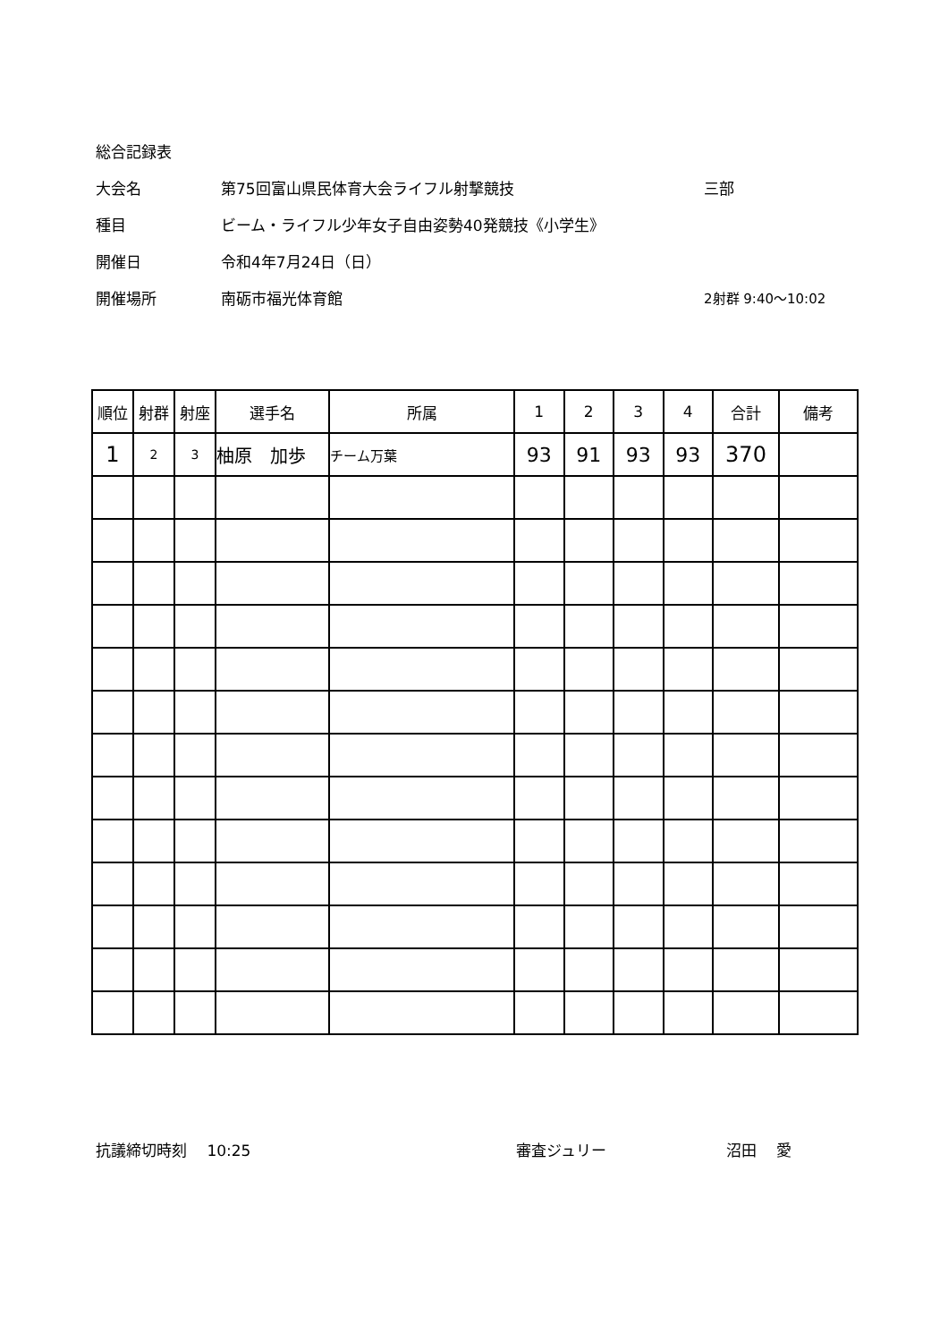総合記録表
大会名 第75回富山県民体育大会ライフル射撃競技 三部
種目 ビーム・ライフル少年女子自由姿勢40発競技《小学生》
開催日 令和4年7月24日（日）
開催場所 南砺市福光体育館 2射群 9:40～10:02
| 順位 | 射群 | 射座 | 選手名 | 所属 | 1 | 2 | 3 | 4 | 合計 | 備考 |
| --- | --- | --- | --- | --- | --- | --- | --- | --- | --- | --- |
| 1 | 2 | 3 | 柚原 加歩 | チーム万葉 | 93 | 91 | 93 | 93 | 370 | |
抗議締切時刻　 10:25 審査ジュリー 沼田　 愛